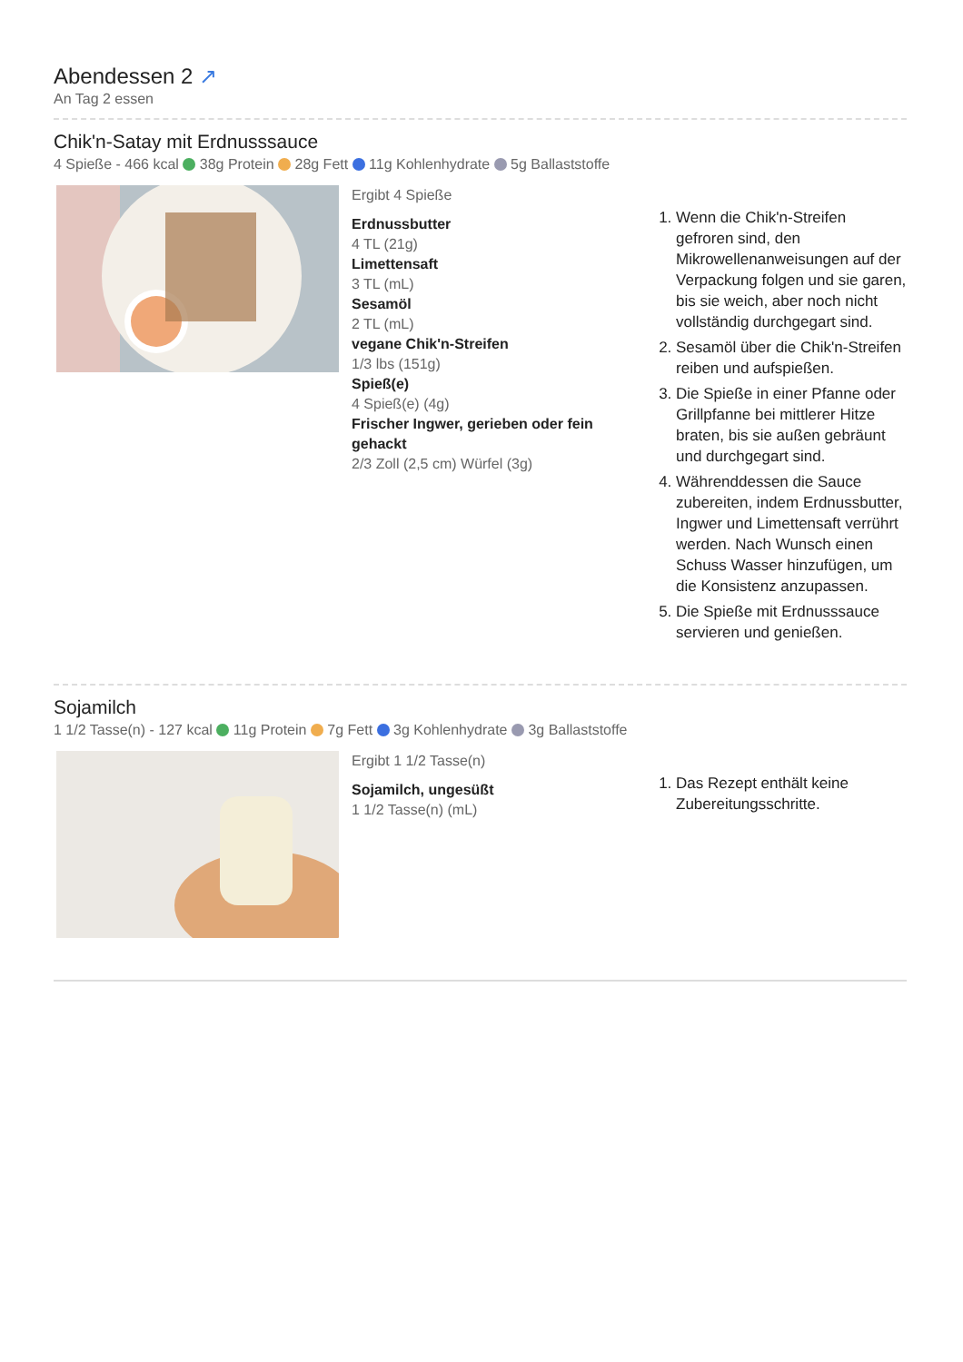Abendessen 2 ↗
An Tag 2 essen
Chik'n-Satay mit Erdnusssauce
4 Spieße - 466 kcal 38g Protein 28g Fett 11g Kohlenhydrate 5g Ballaststoffe
Ergibt 4 Spieße
Erdnussbutter
4 TL (21g)
Limettensaft
3 TL (mL)
Sesamöl
2 TL (mL)
vegane Chik'n-Streifen
1/3 lbs (151g)
Spieß(e)
4 Spieß(e) (4g)
Frischer Ingwer, gerieben oder fein gehackt
2/3 Zoll (2,5 cm) Würfel (3g)
1. Wenn die Chik'n-Streifen gefroren sind, den Mikrowellenanweisungen auf der Verpackung folgen und sie garen, bis sie weich, aber noch nicht vollständig durchgegart sind.
2. Sesamöl über die Chik'n-Streifen reiben und aufspießen.
3. Die Spieße in einer Pfanne oder Grillpfanne bei mittlerer Hitze braten, bis sie außen gebräunt und durchgegart sind.
4. Währenddessen die Sauce zubereiten, indem Erdnussbutter, Ingwer und Limettensaft verrührt werden. Nach Wunsch einen Schuss Wasser hinzufügen, um die Konsistenz anzupassen.
5. Die Spieße mit Erdnusssauce servieren und genießen.
Sojamilch
1 1/2 Tasse(n) - 127 kcal 11g Protein 7g Fett 3g Kohlenhydrate 3g Ballaststoffe
Ergibt 1 1/2 Tasse(n)
Sojamilch, ungesüßt
1 1/2 Tasse(n) (mL)
1. Das Rezept enthält keine Zubereitungsschritte.